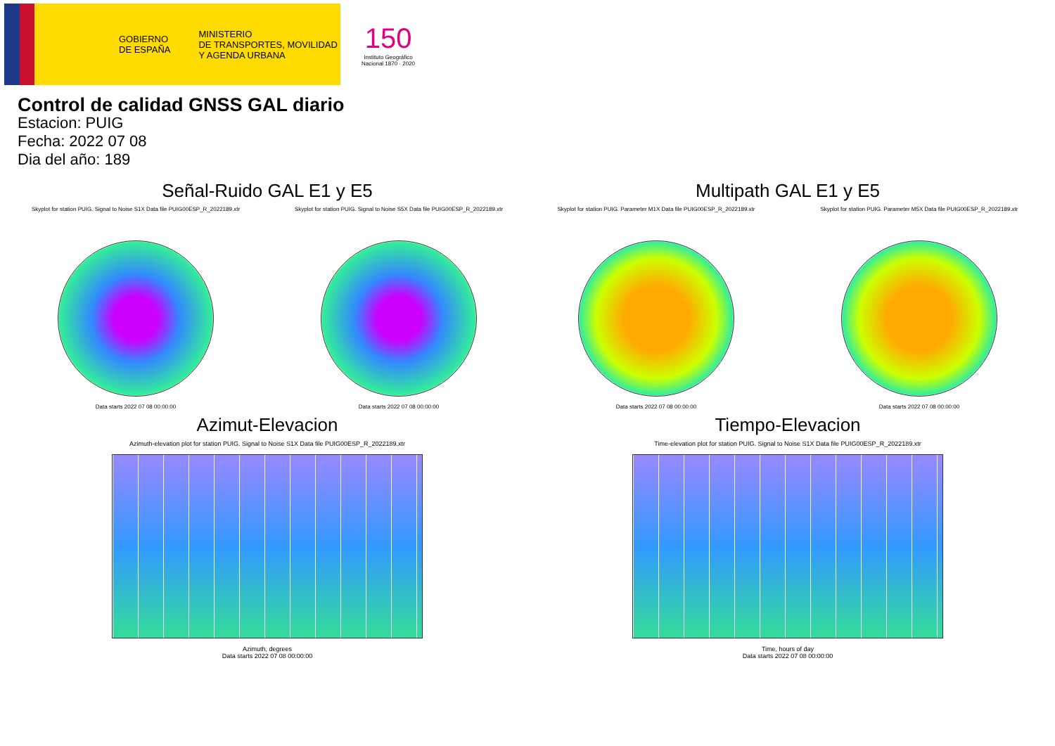GOBIERNO
DE ESPAÑA
MINISTERIO
DE TRANSPORTES, MOVILIDAD
Y AGENDA URBANA
150
Instituto Geográfico
Nacional 1870 · 2020
Control de calidad GNSS GAL diario
Estacion: PUIG
Fecha: 2022 07 08
Dia del año: 189
Señal-Ruido GAL E1 y E5
Skyplot for station PUIG. Signal to Noise S1X Data file PUIG00ESP_R_2022189.xtr
Data starts 2022 07 08 00:00:00
Skyplot for station PUIG. Signal to Noise S5X Data file PUIG00ESP_R_2022189.xtr
Data starts 2022 07 08 00:00:00
Multipath GAL E1 y E5
Skyplot for station PUIG. Parameter M1X Data file PUIG00ESP_R_2022189.xtr
Data starts 2022 07 08 00:00:00
Skyplot for station PUIG. Parameter M5X Data file PUIG00ESP_R_2022189.xtr
Data starts 2022 07 08 00:00:00
Azimut-Elevacion
Azimuth-elevation plot for station PUIG. Signal to Noise S1X Data file PUIG00ESP_R_2022189.xtr
Azimuth, degrees
Data starts 2022 07 08 00:00:00
Tiempo-Elevacion
Time-elevation plot for station PUIG. Signal to Noise S1X Data file PUIG00ESP_R_2022189.xtr
Time, hours of day
Data starts 2022 07 08 00:00:00